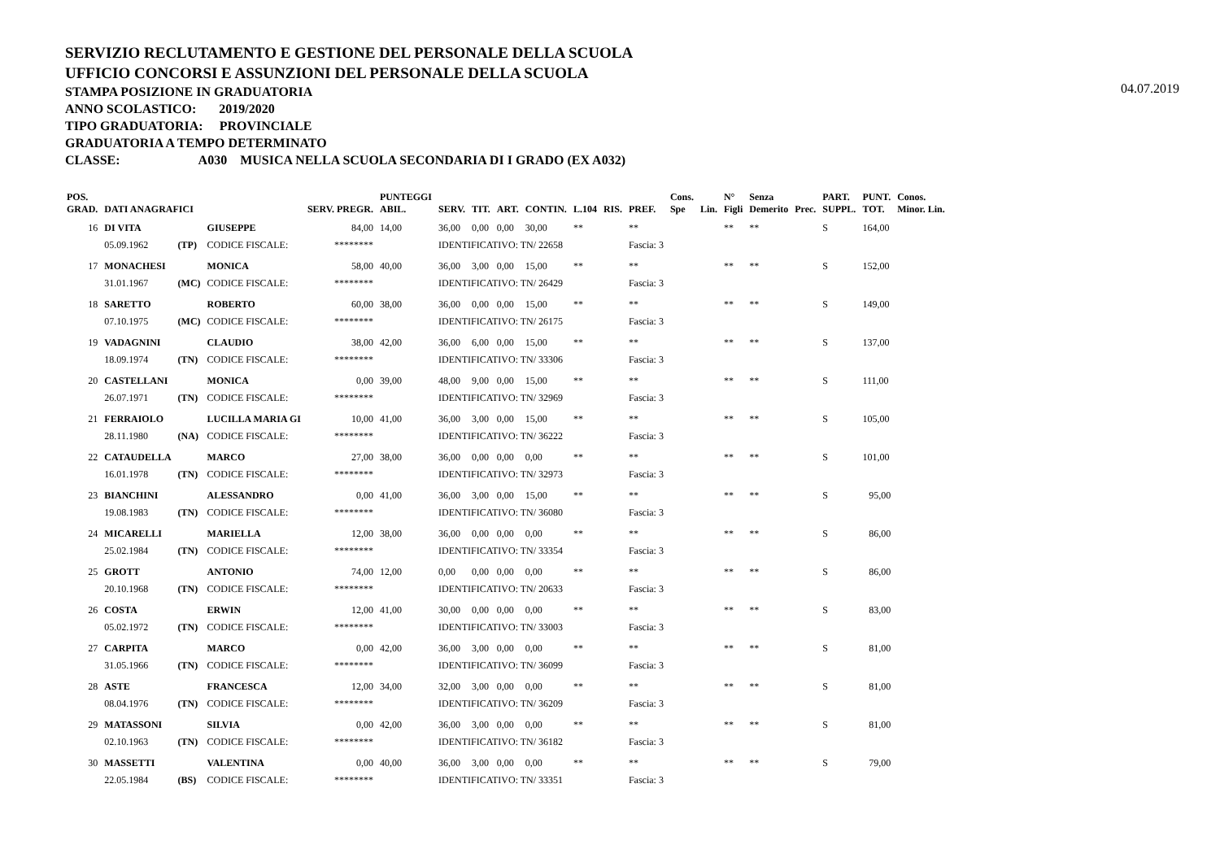SERVIZIO RECLUTAMENTO E GESTIONE DEL PERSONALE DELLA SCUOLA
UFFICIO CONCORSI E ASSUNZIONI DEL PERSONALE DELLA SCUOLA
STAMPA POSIZIONE IN GRADUATORIA
04.07.2019
ANNO SCOLASTICO: 2019/2020
TIPO GRADUATORIA: PROVINCIALE
GRADUATORIA A TEMPO DETERMINATO
CLASSE: A030 MUSICA NELLA SCUOLA SECONDARIA DI I GRADO (EX A032)
| POS. GRAD. | DATI ANAGRAFICI | | | SERV. PREGR. | PUNTEGGI ABIL. | SERV. | TIT. | ART. | CONTIN. | L.104 | RIS. | PREF. | Cons. Spe | Lin. | N° Figli | Senza Demerito | Prec. | PART. SUPPL. | PUNT. TOT. | Conos. Minor. Lin. |
| --- | --- | --- | --- | --- | --- | --- | --- | --- | --- | --- | --- | --- | --- | --- | --- | --- | --- | --- | --- | --- |
| 16 | DI VITA | | GIUSEPPE | 84,00 | 14,00 | 36,00 | 0,00 | 0,00 | 30,00 | ** | | ** | | | ** | ** | | S | 164,00 | |
| | 05.09.1962 | (TP) | CODICE FISCALE: | ******** | | IDENTIFICATIVO: TN/ 22658 | | | | | | Fascia: 3 | | | | | | | | |
| 17 | MONACHESI | | MONICA | 58,00 | 40,00 | 36,00 | 3,00 | 0,00 | 15,00 | ** | | ** | | | ** | ** | | S | 152,00 | |
| | 31.01.1967 | (MC) | CODICE FISCALE: | ******** | | IDENTIFICATIVO: TN/ 26429 | | | | | | Fascia: 3 | | | | | | | | |
| 18 | SARETTO | | ROBERTO | 60,00 | 38,00 | 36,00 | 0,00 | 0,00 | 15,00 | ** | | ** | | | ** | ** | | S | 149,00 | |
| | 07.10.1975 | (MC) | CODICE FISCALE: | ******** | | IDENTIFICATIVO: TN/ 26175 | | | | | | Fascia: 3 | | | | | | | | |
| 19 | VADAGNINI | | CLAUDIO | 38,00 | 42,00 | 36,00 | 6,00 | 0,00 | 15,00 | ** | | ** | | | ** | ** | | S | 137,00 | |
| | 18.09.1974 | (TN) | CODICE FISCALE: | ******** | | IDENTIFICATIVO: TN/ 33306 | | | | | | Fascia: 3 | | | | | | | | |
| 20 | CASTELLANI | | MONICA | 0,00 | 39,00 | 48,00 | 9,00 | 0,00 | 15,00 | ** | | ** | | | ** | ** | | S | 111,00 | |
| | 26.07.1971 | (TN) | CODICE FISCALE: | ******** | | IDENTIFICATIVO: TN/ 32969 | | | | | | Fascia: 3 | | | | | | | | |
| 21 | FERRAIOLO | | LUCILLA MARIA GI | 10,00 | 41,00 | 36,00 | 3,00 | 0,00 | 15,00 | ** | | ** | | | ** | ** | | S | 105,00 | |
| | 28.11.1980 | (NA) | CODICE FISCALE: | ******** | | IDENTIFICATIVO: TN/ 36222 | | | | | | Fascia: 3 | | | | | | | | |
| 22 | CATAUDELLA | | MARCO | 27,00 | 38,00 | 36,00 | 0,00 | 0,00 | 0,00 | ** | | ** | | | ** | ** | | S | 101,00 | |
| | 16.01.1978 | (TN) | CODICE FISCALE: | ******** | | IDENTIFICATIVO: TN/ 32973 | | | | | | Fascia: 3 | | | | | | | | |
| 23 | BIANCHINI | | ALESSANDRO | 0,00 | 41,00 | 36,00 | 3,00 | 0,00 | 15,00 | ** | | ** | | | ** | ** | | S | 95,00 | |
| | 19.08.1983 | (TN) | CODICE FISCALE: | ******** | | IDENTIFICATIVO: TN/ 36080 | | | | | | Fascia: 3 | | | | | | | | |
| 24 | MICARELLI | | MARIELLA | 12,00 | 38,00 | 36,00 | 0,00 | 0,00 | 0,00 | ** | | ** | | | ** | ** | | S | 86,00 | |
| | 25.02.1984 | (TN) | CODICE FISCALE: | ******** | | IDENTIFICATIVO: TN/ 33354 | | | | | | Fascia: 3 | | | | | | | | |
| 25 | GROTT | | ANTONIO | 74,00 | 12,00 | 0,00 | 0,00 | 0,00 | 0,00 | ** | | ** | | | ** | ** | | S | 86,00 | |
| | 20.10.1968 | (TN) | CODICE FISCALE: | ******** | | IDENTIFICATIVO: TN/ 20633 | | | | | | Fascia: 3 | | | | | | | | |
| 26 | COSTA | | ERWIN | 12,00 | 41,00 | 30,00 | 0,00 | 0,00 | 0,00 | ** | | ** | | | ** | ** | | S | 83,00 | |
| | 05.02.1972 | (TN) | CODICE FISCALE: | ******** | | IDENTIFICATIVO: TN/ 33003 | | | | | | Fascia: 3 | | | | | | | | |
| 27 | CARPITA | | MARCO | 0,00 | 42,00 | 36,00 | 3,00 | 0,00 | 0,00 | ** | | ** | | | ** | ** | | S | 81,00 | |
| | 31.05.1966 | (TN) | CODICE FISCALE: | ******** | | IDENTIFICATIVO: TN/ 36099 | | | | | | Fascia: 3 | | | | | | | | |
| 28 | ASTE | | FRANCESCA | 12,00 | 34,00 | 32,00 | 3,00 | 0,00 | 0,00 | ** | | ** | | | ** | ** | | S | 81,00 | |
| | 08.04.1976 | (TN) | CODICE FISCALE: | ******** | | IDENTIFICATIVO: TN/ 36209 | | | | | | Fascia: 3 | | | | | | | | |
| 29 | MATASSONI | | SILVIA | 0,00 | 42,00 | 36,00 | 3,00 | 0,00 | 0,00 | ** | | ** | | | ** | ** | | S | 81,00 | |
| | 02.10.1963 | (TN) | CODICE FISCALE: | ******** | | IDENTIFICATIVO: TN/ 36182 | | | | | | Fascia: 3 | | | | | | | | |
| 30 | MASSETTI | | VALENTINA | 0,00 | 40,00 | 36,00 | 3,00 | 0,00 | 0,00 | ** | | ** | | | ** | ** | | S | 79,00 | |
| | 22.05.1984 | (BS) | CODICE FISCALE: | ******** | | IDENTIFICATIVO: TN/ 33351 | | | | | | Fascia: 3 | | | | | | | | |